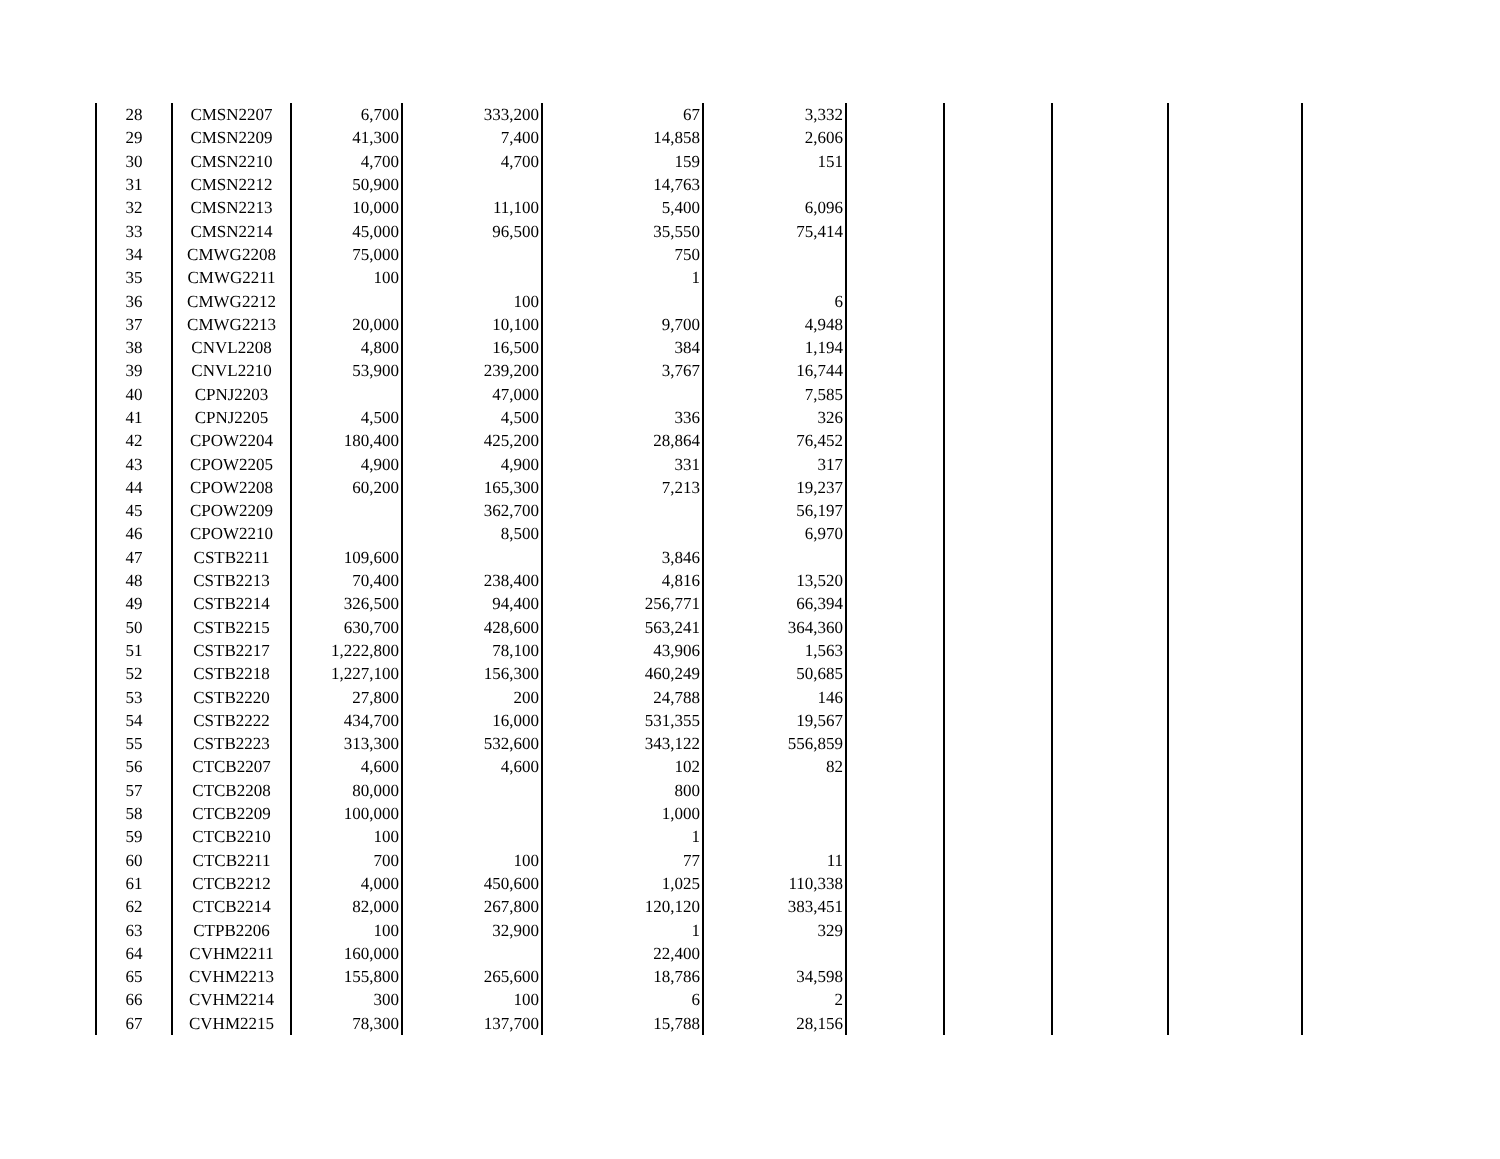| 28 | CMSN2207 | 6,700 | 333,200 | 67 | 3,332 | | | | |
| 29 | CMSN2209 | 41,300 | 7,400 | 14,858 | 2,606 | | | | |
| 30 | CMSN2210 | 4,700 | 4,700 | 159 | 151 | | | | |
| 31 | CMSN2212 | 50,900 | | 14,763 | | | | | |
| 32 | CMSN2213 | 10,000 | 11,100 | 5,400 | 6,096 | | | | |
| 33 | CMSN2214 | 45,000 | 96,500 | 35,550 | 75,414 | | | | |
| 34 | CMWG2208 | 75,000 | | 750 | | | | | |
| 35 | CMWG2211 | 100 | | 1 | | | | | |
| 36 | CMWG2212 | | 100 | | 6 | | | | |
| 37 | CMWG2213 | 20,000 | 10,100 | 9,700 | 4,948 | | | | |
| 38 | CNVL2208 | 4,800 | 16,500 | 384 | 1,194 | | | | |
| 39 | CNVL2210 | 53,900 | 239,200 | 3,767 | 16,744 | | | | |
| 40 | CPNJ2203 | | 47,000 | | 7,585 | | | | |
| 41 | CPNJ2205 | 4,500 | 4,500 | 336 | 326 | | | | |
| 42 | CPOW2204 | 180,400 | 425,200 | 28,864 | 76,452 | | | | |
| 43 | CPOW2205 | 4,900 | 4,900 | 331 | 317 | | | | |
| 44 | CPOW2208 | 60,200 | 165,300 | 7,213 | 19,237 | | | | |
| 45 | CPOW2209 | | 362,700 | | 56,197 | | | | |
| 46 | CPOW2210 | | 8,500 | | 6,970 | | | | |
| 47 | CSTB2211 | 109,600 | | 3,846 | | | | | |
| 48 | CSTB2213 | 70,400 | 238,400 | 4,816 | 13,520 | | | | |
| 49 | CSTB2214 | 326,500 | 94,400 | 256,771 | 66,394 | | | | |
| 50 | CSTB2215 | 630,700 | 428,600 | 563,241 | 364,360 | | | | |
| 51 | CSTB2217 | 1,222,800 | 78,100 | 43,906 | 1,563 | | | | |
| 52 | CSTB2218 | 1,227,100 | 156,300 | 460,249 | 50,685 | | | | |
| 53 | CSTB2220 | 27,800 | 200 | 24,788 | 146 | | | | |
| 54 | CSTB2222 | 434,700 | 16,000 | 531,355 | 19,567 | | | | |
| 55 | CSTB2223 | 313,300 | 532,600 | 343,122 | 556,859 | | | | |
| 56 | CTCB2207 | 4,600 | 4,600 | 102 | 82 | | | | |
| 57 | CTCB2208 | 80,000 | | 800 | | | | | |
| 58 | CTCB2209 | 100,000 | | 1,000 | | | | | |
| 59 | CTCB2210 | 100 | | 1 | | | | | |
| 60 | CTCB2211 | 700 | 100 | 77 | 11 | | | | |
| 61 | CTCB2212 | 4,000 | 450,600 | 1,025 | 110,338 | | | | |
| 62 | CTCB2214 | 82,000 | 267,800 | 120,120 | 383,451 | | | | |
| 63 | CTPB2206 | 100 | 32,900 | 1 | 329 | | | | |
| 64 | CVHM2211 | 160,000 | | 22,400 | | | | | |
| 65 | CVHM2213 | 155,800 | 265,600 | 18,786 | 34,598 | | | | |
| 66 | CVHM2214 | 300 | 100 | 6 | 2 | | | | |
| 67 | CVHM2215 | 78,300 | 137,700 | 15,788 | 28,156 | | | | |